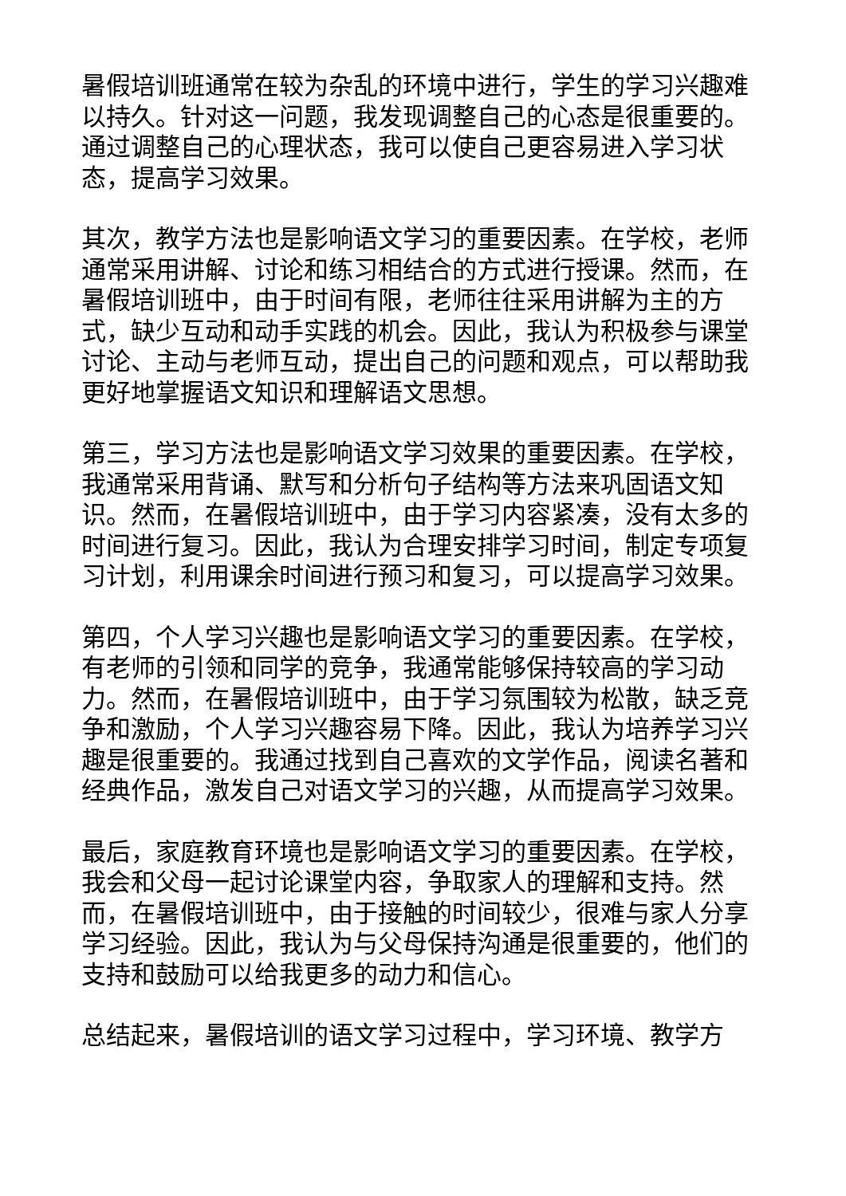暑假培训班通常在较为杂乱的环境中进行，学生的学习兴趣难以持久。针对这一问题，我发现调整自己的心态是很重要的。通过调整自己的心理状态，我可以使自己更容易进入学习状态，提高学习效果。
其次，教学方法也是影响语文学习的重要因素。在学校，老师通常采用讲解、讨论和练习相结合的方式进行授课。然而，在暑假培训班中，由于时间有限，老师往往采用讲解为主的方式，缺少互动和动手实践的机会。因此，我认为积极参与课堂讨论、主动与老师互动，提出自己的问题和观点，可以帮助我更好地掌握语文知识和理解语文思想。
第三，学习方法也是影响语文学习效果的重要因素。在学校，我通常采用背诵、默写和分析句子结构等方法来巩固语文知识。然而，在暑假培训班中，由于学习内容紧凑，没有太多的时间进行复习。因此，我认为合理安排学习时间，制定专项复习计划，利用课余时间进行预习和复习，可以提高学习效果。
第四，个人学习兴趣也是影响语文学习的重要因素。在学校，有老师的引领和同学的竞争，我通常能够保持较高的学习动力。然而，在暑假培训班中，由于学习氛围较为松散，缺乏竞争和激励，个人学习兴趣容易下降。因此，我认为培养学习兴趣是很重要的。我通过找到自己喜欢的文学作品，阅读名著和经典作品，激发自己对语文学习的兴趣，从而提高学习效果。
最后，家庭教育环境也是影响语文学习的重要因素。在学校，我会和父母一起讨论课堂内容，争取家人的理解和支持。然而，在暑假培训班中，由于接触的时间较少，很难与家人分享学习经验。因此，我认为与父母保持沟通是很重要的，他们的支持和鼓励可以给我更多的动力和信心。
总结起来，暑假培训的语文学习过程中，学习环境、教学方